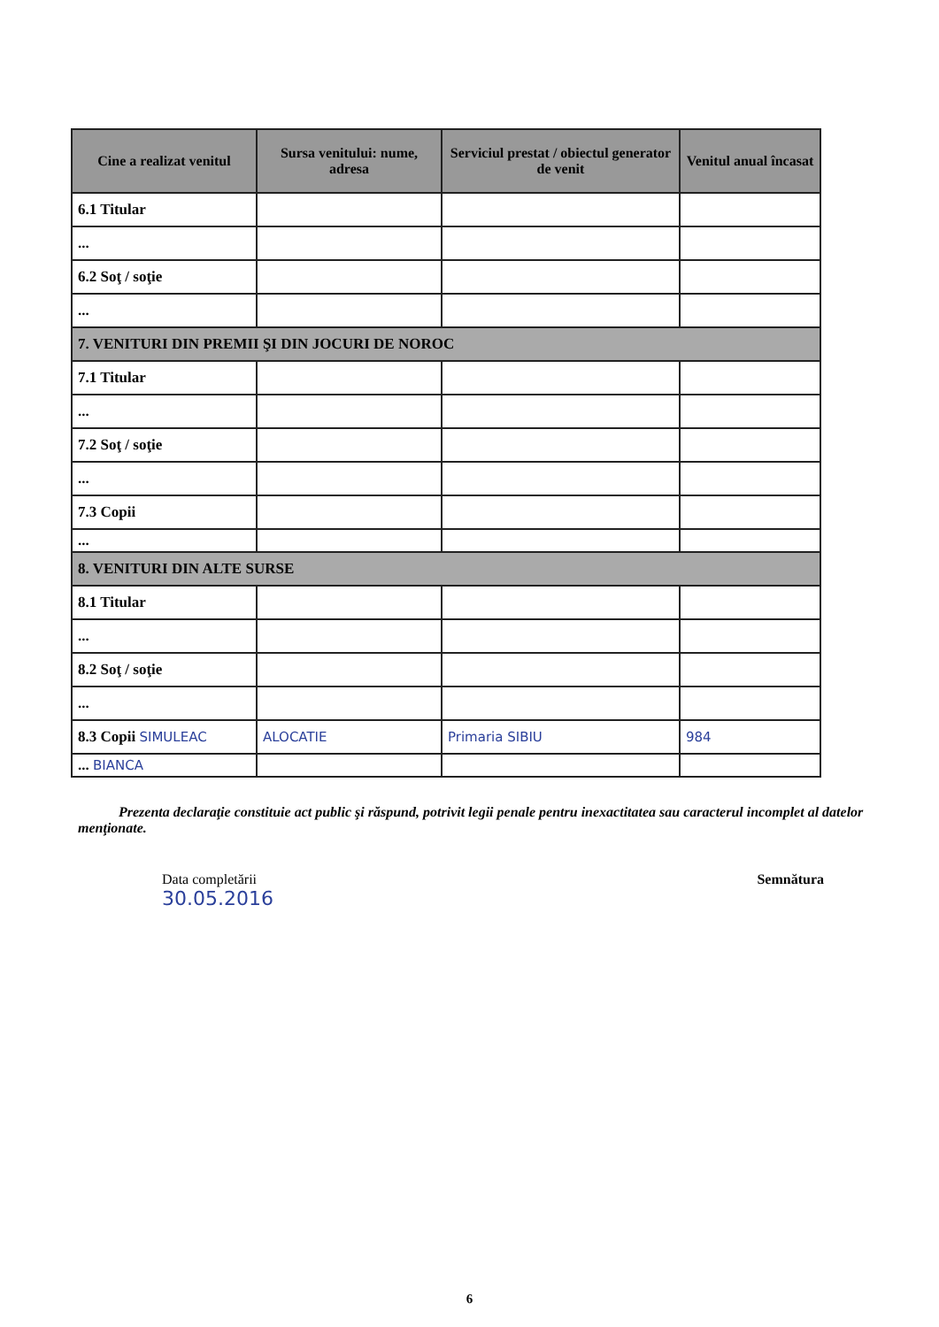| Cine a realizat venitul | Sursa venitului: nume, adresa | Serviciul prestat / obiectul generator de venit | Venitul anual încasat |
| --- | --- | --- | --- |
| 6.1 Titular | | | |
| ... | | | |
| 6.2 Soţ / soţie | | | |
| ... | | | |
| 7. VENITURI DIN PREMII ŞI DIN JOCURI DE NOROC | | | |
| 7.1 Titular | | | |
| ... | | | |
| 7.2 Soţ / soţie | | | |
| ... | | | |
| 7.3 Copii | | | |
| ... | | | |
| 8. VENITURI DIN ALTE SURSE | | | |
| 8.1 Titular | | | |
| ... | | | |
| 8.2 Soţ / soţie | | | |
| ... | | | |
| 8.3 Copii SIMULEAC | ALOCATIE | Primaria SIBIU | 984 |
| ... BIANCA | | | |
Prezenta declaraţie constituie act public şi răspund, potrivit legii penale pentru inexactitatea sau caracterul incomplet al datelor menţionate.
Data completării
30.05.2016
Semnătura
6